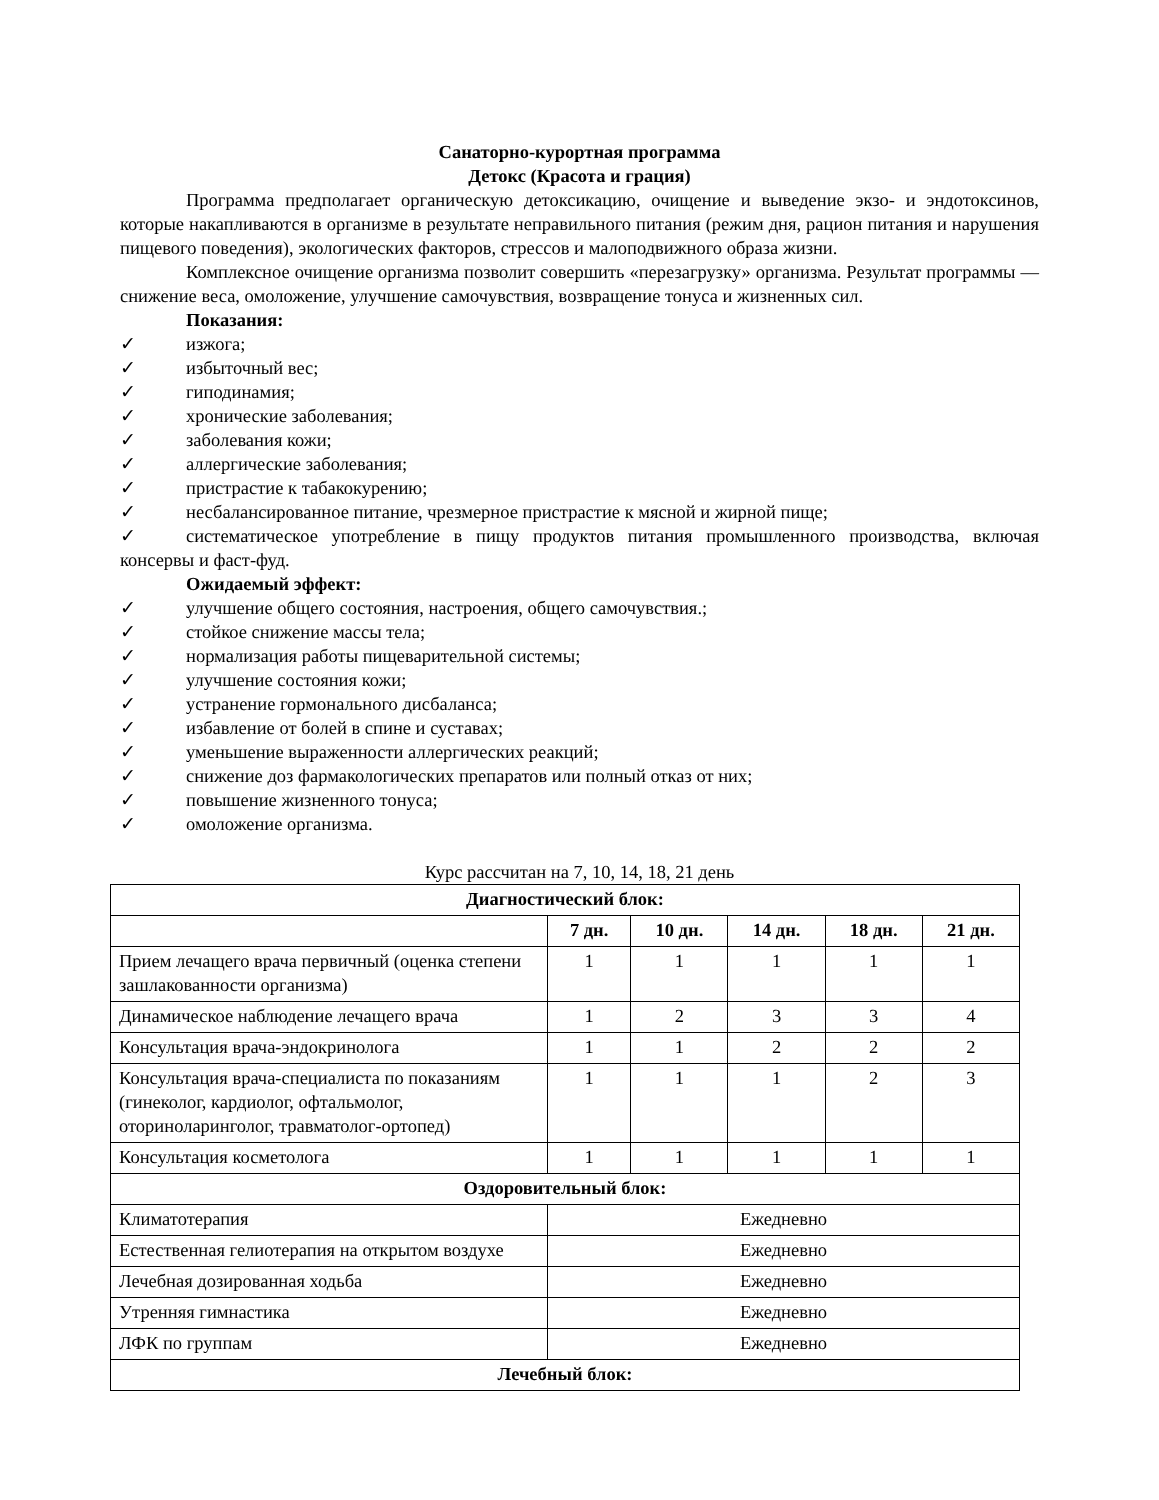Санаторно-курортная программа
Детокс (Красота и грация)
Программа предполагает органическую детоксикацию, очищение и выведение экзо- и эндотоксинов, которые накапливаются в организме в результате неправильного питания (режим дня, рацион питания и нарушения пищевого поведения), экологических факторов, стрессов и малоподвижного образа жизни.
Комплексное очищение организма позволит совершить «перезагрузку» организма. Результат программы — снижение веса, омоложение, улучшение самочувствия, возвращение тонуса и жизненных сил.
Показания:
✓ изжога;
✓ избыточный вес;
✓ гиподинамия;
✓ хронические заболевания;
✓ заболевания кожи;
✓ аллергические заболевания;
✓ пристрастие к табакокурению;
✓ несбалансированное питание, чрезмерное пристрастие к мясной и жирной пище;
✓ систематическое употребление в пищу продуктов питания промышленного производства, включая консервы и фаст-фуд.
Ожидаемый эффект:
✓ улучшение общего состояния, настроения, общего самочувствия.;
✓ стойкое снижение массы тела;
✓ нормализация работы пищеварительной системы;
✓ улучшение состояния кожи;
✓ устранение гормонального дисбаланса;
✓ избавление от болей в спине и суставах;
✓ уменьшение выраженности аллергических реакций;
✓ снижение доз фармакологических препаратов или полный отказ от них;
✓ повышение жизненного тонуса;
✓ омоложение организма.
Курс рассчитан на 7, 10, 14, 18, 21 день
| Диагностический блок: | | | | | |
| --- | --- | --- | --- | --- | --- |
| | 7 дн. | 10 дн. | 14 дн. | 18 дн. | 21 дн. |
| Прием лечащего врача первичный (оценка степени зашлакованности организма) | 1 | 1 | 1 | 1 | 1 |
| Динамическое наблюдение лечащего врача | 1 | 2 | 3 | 3 | 4 |
| Консультация врача-эндокринолога | 1 | 1 | 2 | 2 | 2 |
| Консультация врача-специалиста по показаниям (гинеколог, кардиолог, офтальмолог, оториноларинголог, травматолог-ортопед) | 1 | 1 | 1 | 2 | 3 |
| Консультация косметолога | 1 | 1 | 1 | 1 | 1 |
| Оздоровительный блок: | | | | | |
| Климатотерапия | Ежедневно | | | | |
| Естественная гелиотерапия на открытом воздухе | Ежедневно | | | | |
| Лечебная дозированная ходьба | Ежедневно | | | | |
| Утренняя гимнастика | Ежедневно | | | | |
| ЛФК по группам | Ежедневно | | | | |
| Лечебный блок: | | | | | |